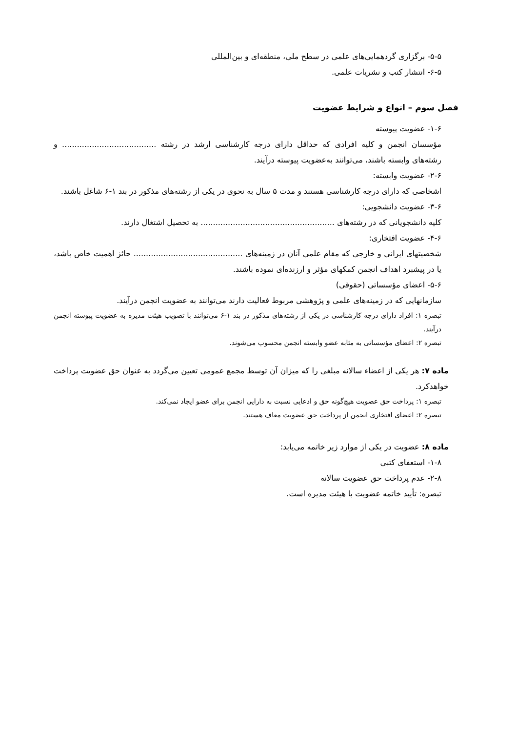۵-۵- برگزاری گردهمایی‌های علمی در سطح ملی، منطقه‌ای و بین‌المللی
۶-۵- انتشار کتب و نشریات علمی.
فصل سوم – انواع و شرایط عضویت
۱-۶- عضویت پیوسته
مؤسسان انجمن و کلیه افرادی که حداقل دارای درجه کارشناسی ارشد در رشته ...................................... و رشته‌های وابسته باشند، می‌توانند به‌عضویت پیوسته درآیند.
۲-۶- عضویت وابسته:
اشخاصی که دارای درجه کارشناسی هستند و مدت ۵ سال به نحوی در یکی از رشته‌های مذکور در بند ۱-۶ شاغل باشند.
۳-۶- عضویت دانشجویی:
کلیه دانشجویانی که در رشته‌های ...................................................... به تحصیل اشتغال دارند.
۴-۶- عضویت افتخاری:
شخصیتهای ایرانی و خارجی که مقام علمی آنان در زمینه‌های ............................................ حائز اهمیت خاص باشد، یا در پیشبرد اهداف انجمن کمکهای مؤثر و ارزنده‌ای نموده باشند.
۵-۶- اعضای مؤسساتی (حقوقی)
سازمانهایی که در زمینه‌های علمی و پژوهشی مربوط فعالیت دارند می‌توانند به عضویت انجمن درآیند.
تبصره ۱: افراد دارای درجه کارشناسی در یکی از رشته‌های مذکور در بند ۱-۶ می‌توانند با تصویب هیئت مدیره به عضویت پیوسته انجمن درآیند.
تبصره ۲: اعضای مؤسساتی به مثابه عضو وابسته انجمن محسوب می‌شوند.
ماده ۷: هر یکی از اعضاء سالانه مبلغی را که میزان آن توسط مجمع عمومی تعیین می‌گردد به عنوان حق عضویت پرداخت خواهدکرد.
تبصره ۱: پرداخت حق عضویت هیچ‌گونه حق و ادعایی نسبت به دارایی انجمن برای عضو ایجاد نمی‌کند.
تبصره ۲: اعضای افتخاری انجمن از پرداخت حق عضویت معاف هستند.
ماده ۸: عضویت در یکی از موارد زیر خاتمه می‌یابد:
۱-۸- استعفای کتبی
۲-۸- عدم پرداخت حق عضویت سالانه
تبصره: تأیید خاتمه عضویت با هیئت مدیره است.